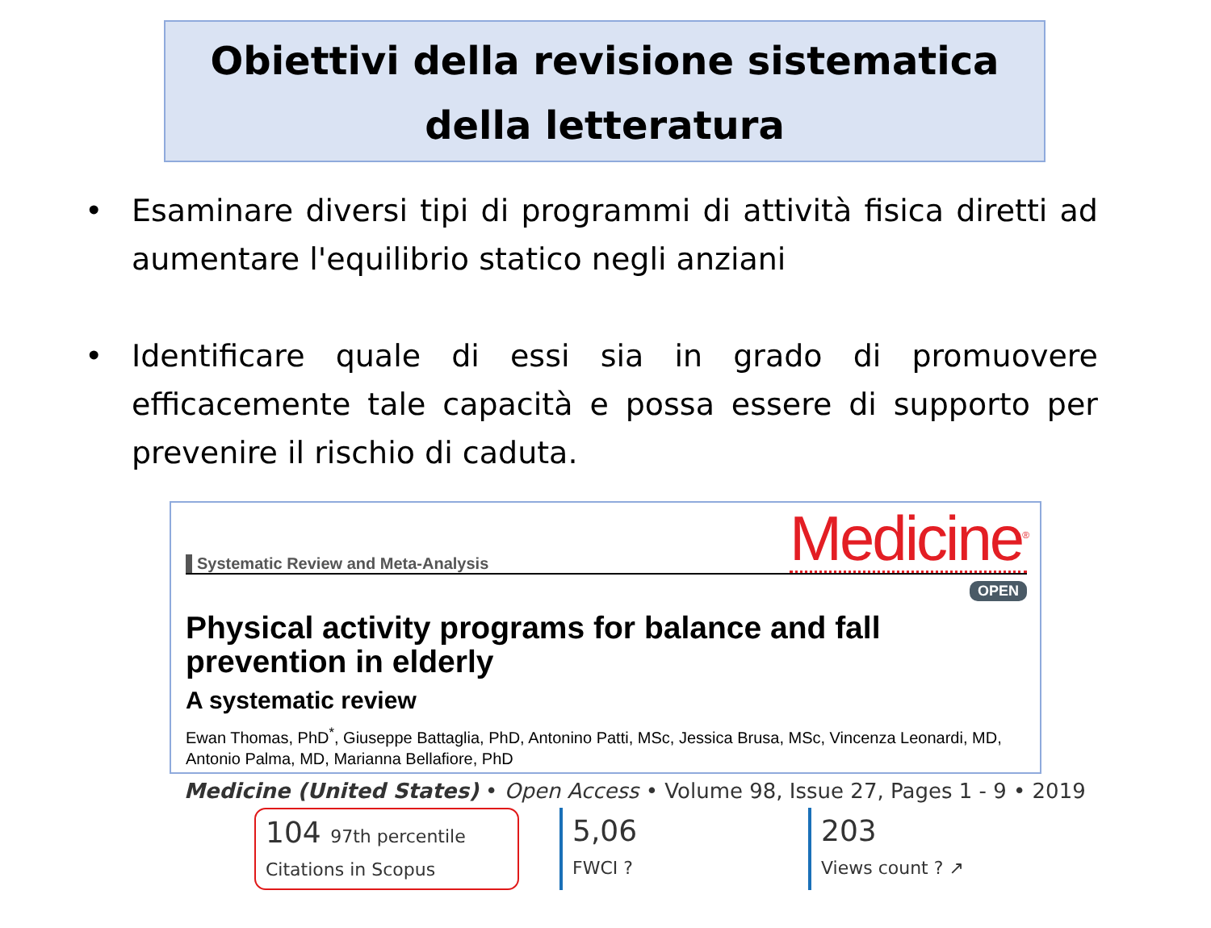Obiettivi della revisione sistematica
della letteratura
• Esaminare diversi tipi di programmi di attività fisica diretti ad aumentare l'equilibrio statico negli anziani
• Identificare quale di essi sia in grado di promuovere efficacemente tale capacità e possa essere di supporto per prevenire il rischio di caduta.
Systematic Review and Meta-Analysis Medicine<sup>®</sup>
OPEN
Physical activity programs for balance and fall prevention in elderly
A systematic review
Ewan Thomas, PhD<sup>*</sup>, Giuseppe Battaglia, PhD, Antonino Patti, MSc, Jessica Brusa, MSc, Vincenza Leonardi, MD, Antonio Palma, MD, Marianna Bellafiore, PhD
Medicine (United States) • Open Access • Volume 98, Issue 27, Pages 1 - 9 • 2019
104 97th percentile
Citations in Scopus
5,06
FWCI ?
203
Views count ? ↗